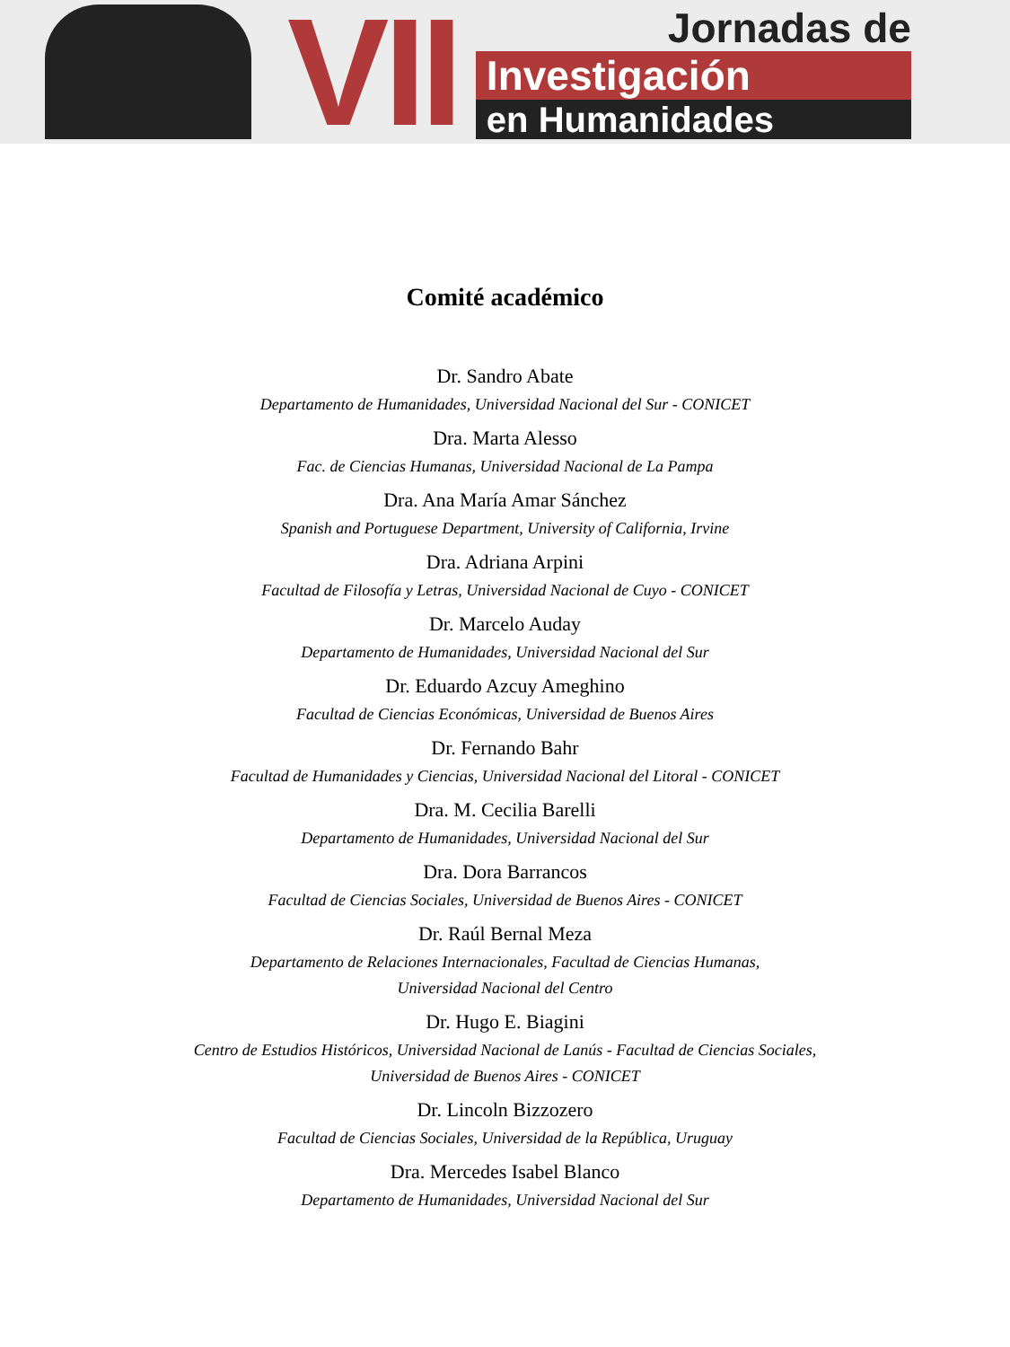VII
Jornadas de
Investigación
en Humanidades
Comité académico
Dr. Sandro Abate
Departamento de Humanidades, Universidad Nacional del Sur - CONICET
Dra. Marta Alesso
Fac. de Ciencias Humanas, Universidad Nacional de La Pampa
Dra. Ana María Amar Sánchez
Spanish and Portuguese Department, University of California, Irvine
Dra. Adriana Arpini
Facultad de Filosofía y Letras, Universidad Nacional de Cuyo - CONICET
Dr. Marcelo Auday
Departamento de Humanidades, Universidad Nacional del Sur
Dr. Eduardo Azcuy Ameghino
Facultad de Ciencias Económicas, Universidad de Buenos Aires
Dr. Fernando Bahr
Facultad de Humanidades y Ciencias, Universidad Nacional del Litoral - CONICET
Dra. M. Cecilia Barelli
Departamento de Humanidades, Universidad Nacional del Sur
Dra. Dora Barrancos
Facultad de Ciencias Sociales, Universidad de Buenos Aires - CONICET
Dr. Raúl Bernal Meza
Departamento de Relaciones Internacionales, Facultad de Ciencias Humanas,
Universidad Nacional del Centro
Dr. Hugo E. Biagini
Centro de Estudios Históricos, Universidad Nacional de Lanús - Facultad de Ciencias Sociales,
Universidad de Buenos Aires - CONICET
Dr. Lincoln Bizzozero
Facultad de Ciencias Sociales, Universidad de la República, Uruguay
Dra. Mercedes Isabel Blanco
Departamento de Humanidades, Universidad Nacional del Sur